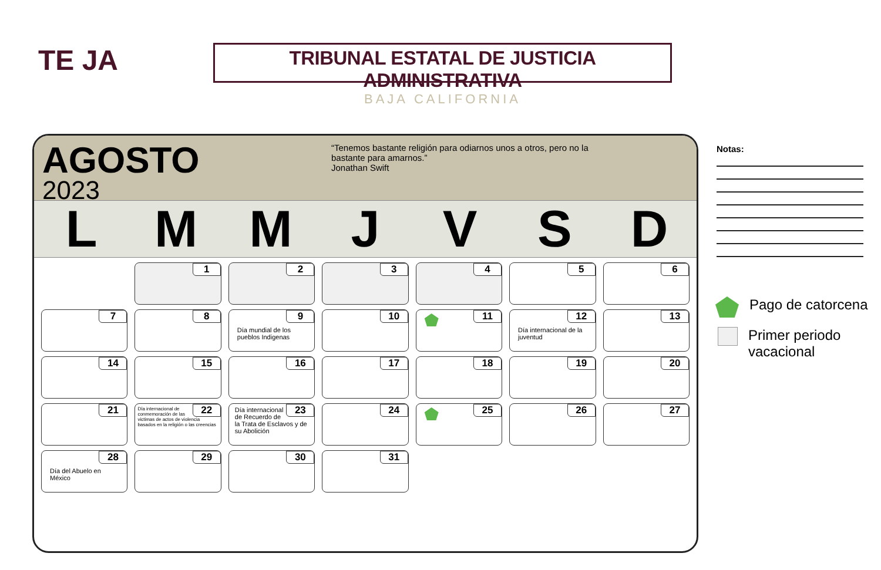TE JA
TRIBUNAL ESTATAL DE JUSTICIA ADMINISTRATIVA
BAJA CALIFORNIA
AGOSTO
2023
“Tenemos bastante religión para odiarnos unos a otros, pero no la bastante para amarnos.”
Jonathan Swift
L M M J V S D
| | 1 | 2 | 3 | 4 | 5 | 6 |
| 7 | 8 | 9 Día mundial de los pueblos Indigenas | 10 | 11 | 12 Día internacional de la juventud | 13 |
| 14 | 15 | 16 | 17 | 18 | 19 | 20 |
| 21 | 22 Día internacional de conmemoración de las victimas de actos de violencia basados en la religión o las creencias | 23 Día internacional de Recuerdo de la Trata de Esclavos y de su Abolición | 24 | 25 | 26 | 27 |
| 28 Día del Abuelo en México | 29 | 30 | 31 | | | |
Notas:
Pago de catorcena
Primer periodo
vacacional